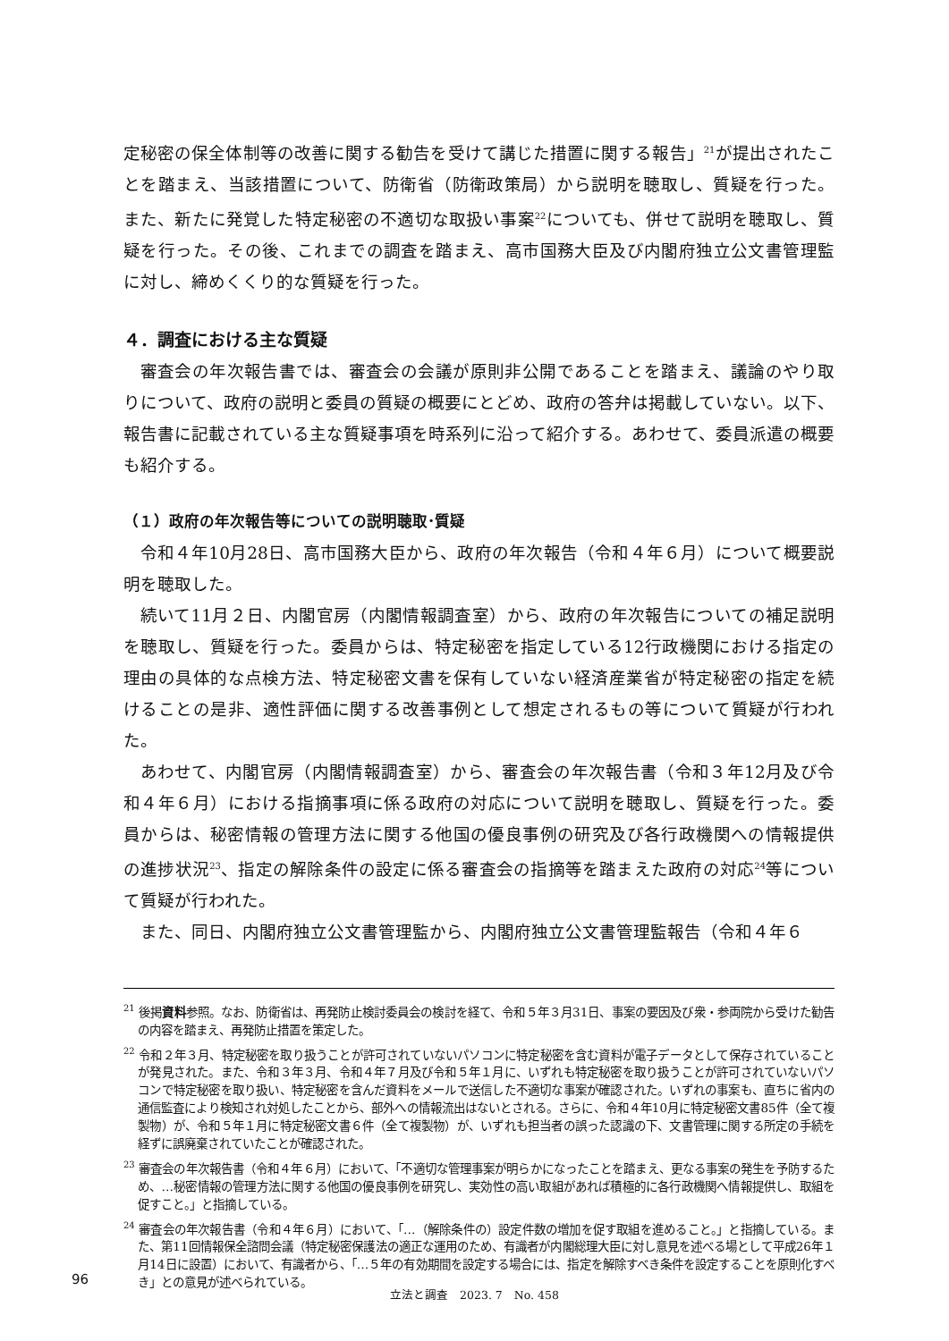定秘密の保全体制等の改善に関する勧告を受けて講じた措置に関する報告」<sup>21</sup>が提出されたことを踏まえ、当該措置について、防衛省（防衛政策局）から説明を聴取し、質疑を行った。また、新たに発覚した特定秘密の不適切な取扱い事案<sup>22</sup>についても、併せて説明を聴取し、質疑を行った。その後、これまでの調査を踏まえ、高市国務大臣及び内閣府独立公文書管理監に対し、締めくくり的な質疑を行った。
４．調査における主な質疑
審査会の年次報告書では、審査会の会議が原則非公開であることを踏まえ、議論のやり取りについて、政府の説明と委員の質疑の概要にとどめ、政府の答弁は掲載していない。以下、報告書に記載されている主な質疑事項を時系列に沿って紹介する。あわせて、委員派遣の概要も紹介する。
（１）政府の年次報告等についての説明聴取･質疑
令和４年10月28日、高市国務大臣から、政府の年次報告（令和４年６月）について概要説明を聴取した。
続いて11月２日、内閣官房（内閣情報調査室）から、政府の年次報告についての補足説明を聴取し、質疑を行った。委員からは、特定秘密を指定している12行政機関における指定の理由の具体的な点検方法、特定秘密文書を保有していない経済産業省が特定秘密の指定を続けることの是非、適性評価に関する改善事例として想定されるもの等について質疑が行われた。
あわせて、内閣官房（内閣情報調査室）から、審査会の年次報告書（令和３年12月及び令和４年６月）における指摘事項に係る政府の対応について説明を聴取し、質疑を行った。委員からは、秘密情報の管理方法に関する他国の優良事例の研究及び各行政機関への情報提供の進捗状況<sup>23</sup>、指定の解除条件の設定に係る審査会の指摘等を踏まえた政府の対応<sup>24</sup>等について質疑が行われた。
また、同日、内閣府独立公文書管理監から、内閣府独立公文書管理監報告（令和４年６
<sup>21</sup> 後掲資料参照。なお、防衛省は、再発防止検討委員会の検討を経て、令和５年３月31日、事案の要因及び衆・参両院から受けた勧告の内容を踏まえ、再発防止措置を策定した。
<sup>22</sup> 令和２年３月、特定秘密を取り扱うことが許可されていないパソコンに特定秘密を含む資料が電子データとして保存されていることが発見された。また、令和３年３月、令和４年７月及び令和５年１月に、いずれも特定秘密を取り扱うことが許可されていないパソコンで特定秘密を取り扱い、特定秘密を含んだ資料をメールで送信した不適切な事案が確認された。いずれの事案も、直ちに省内の通信監査により検知され対処したことから、部外への情報流出はないとされる。さらに、令和４年10月に特定秘密文書85件（全て複製物）が、令和５年１月に特定秘密文書６件（全て複製物）が、いずれも担当者の誤った認識の下、文書管理に関する所定の手続を経ずに誤廃棄されていたことが確認された。
<sup>23</sup> 審査会の年次報告書（令和４年６月）において、「不適切な管理事案が明らかになったことを踏まえ、更なる事案の発生を予防するため、…秘密情報の管理方法に関する他国の優良事例を研究し、実効性の高い取組があれば積極的に各行政機関へ情報提供し、取組を促すこと。」と指摘している。
<sup>24</sup> 審査会の年次報告書（令和４年６月）において、「…（解除条件の）設定件数の増加を促す取組を進めること。」と指摘している。また、第11回情報保全諮問会議（特定秘密保護法の適正な運用のため、有識者が内閣総理大臣に対し意見を述べる場として平成26年１月14日に設置）において、有識者から、「…５年の有効期間を設定する場合には、指定を解除すべき条件を設定することを原則化すべき」との意見が述べられている。
96
立法と調査　2023. 7　No. 458